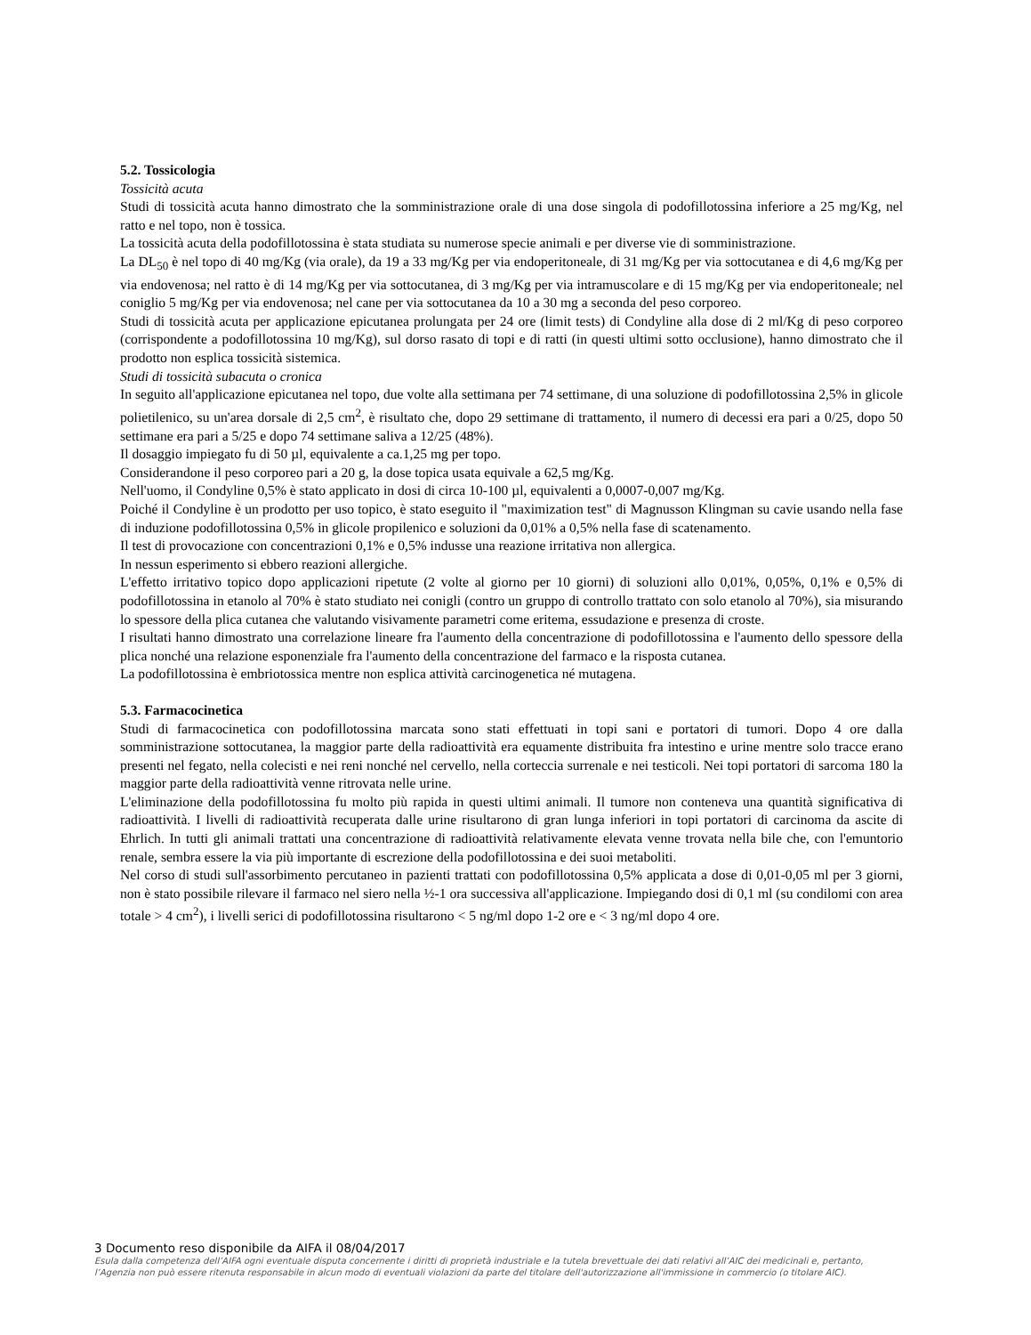5.2. Tossicologia
Tossicità acuta
Studi di tossicità acuta hanno dimostrato che la somministrazione orale di una dose singola di podofillotossina inferiore a 25 mg/Kg, nel ratto e nel topo, non è tossica.
La tossicità acuta della podofillotossina è stata studiata su numerose specie animali e per diverse vie di somministrazione.
La DL<sub>50</sub> è nel topo di 40 mg/Kg (via orale), da 19 a 33 mg/Kg per via endoperitoneale, di 31 mg/Kg per via sottocutanea e di 4,6 mg/Kg per via endovenosa; nel ratto è di 14 mg/Kg per via sottocutanea, di 3 mg/Kg per via intramuscolare e di 15 mg/Kg per via endoperitoneale; nel coniglio 5 mg/Kg per via endovenosa; nel cane per via sottocutanea da 10 a 30 mg a seconda del peso corporeo.
Studi di tossicità acuta per applicazione epicutanea prolungata per 24 ore (limit tests) di Condyline alla dose di 2 ml/Kg di peso corporeo (corrispondente a podofillotossina 10 mg/Kg), sul dorso rasato di topi e di ratti (in questi ultimi sotto occlusione), hanno dimostrato che il prodotto non esplica tossicità sistemica.
Studi di tossicità subacuta o cronica
In seguito all'applicazione epicutanea nel topo, due volte alla settimana per 74 settimane, di una soluzione di podofillotossina 2,5% in glicole polietilenico, su un'area dorsale di 2,5 cm<sup>2</sup>, è risultato che, dopo 29 settimane di trattamento, il numero di decessi era pari a 0/25, dopo 50 settimane era pari a 5/25 e dopo 74 settimane saliva a 12/25 (48%).
Il dosaggio impiegato fu di 50 µl, equivalente a ca.1,25 mg per topo.
Considerandone il peso corporeo pari a 20 g, la dose topica usata equivale a 62,5 mg/Kg.
Nell'uomo, il Condyline 0,5% è stato applicato in dosi di circa 10-100 µl, equivalenti a 0,0007-0,007 mg/Kg.
Poiché il Condyline è un prodotto per uso topico, è stato eseguito il "maximization test" di Magnusson Klingman su cavie usando nella fase di induzione podofillotossina 0,5% in glicole propilenico e soluzioni da 0,01% a 0,5% nella fase di scatenamento.
Il test di provocazione con concentrazioni 0,1% e 0,5% indusse una reazione irritativa non allergica.
In nessun esperimento si ebbero reazioni allergiche.
L'effetto irritativo topico dopo applicazioni ripetute (2 volte al giorno per 10 giorni) di soluzioni allo 0,01%, 0,05%, 0,1% e 0,5% di podofillotossina in etanolo al 70% è stato studiato nei conigli (contro un gruppo di controllo trattato con solo etanolo al 70%), sia misurando lo spessore della plica cutanea che valutando visivamente parametri come eritema, essudazione e presenza di croste.
I risultati hanno dimostrato una correlazione lineare fra l'aumento della concentrazione di podofillotossina e l'aumento dello spessore della plica nonché una relazione esponenziale fra l'aumento della concentrazione del farmaco e la risposta cutanea.
La podofillotossina è embriotossica mentre non esplica attività carcinogenetica né mutagena.
5.3. Farmacocinetica
Studi di farmacocinetica con podofillotossina marcata sono stati effettuati in topi sani e portatori di tumori. Dopo 4 ore dalla somministrazione sottocutanea, la maggior parte della radioattività era equamente distribuita fra intestino e urine mentre solo tracce erano presenti nel fegato, nella colecisti e nei reni nonché nel cervello, nella corteccia surrenale e nei testicoli. Nei topi portatori di sarcoma 180 la maggior parte della radioattività venne ritrovata nelle urine.
L'eliminazione della podofillotossina fu molto più rapida in questi ultimi animali. Il tumore non conteneva una quantità significativa di radioattività. I livelli di radioattività recuperata dalle urine risultarono di gran lunga inferiori in topi portatori di carcinoma da ascite di Ehrlich. In tutti gli animali trattati una concentrazione di radioattività relativamente elevata venne trovata nella bile che, con l'emuntorio renale, sembra essere la via più importante di escrezione della podofillotossina e dei suoi metaboliti.
Nel corso di studi sull'assorbimento percutaneo in pazienti trattati con podofillotossina 0,5% applicata a dose di 0,01-0,05 ml per 3 giorni, non è stato possibile rilevare il farmaco nel siero nella ½-1 ora successiva all'applicazione. Impiegando dosi di 0,1 ml (su condilomi con area totale > 4 cm<sup>2</sup>), i livelli serici di podofillotossina risultarono < 5 ng/ml dopo 1-2 ore e < 3 ng/ml dopo 4 ore.
3 Documento reso disponibile da AIFA il 08/04/2017
Esula dalla competenza dell’AIFA ogni eventuale disputa concernente i diritti di proprietà industriale e la tutela brevettuale dei dati relativi all’AIC dei medicinali e, pertanto, l’Agenzia non può essere ritenuta responsabile in alcun modo di eventuali violazioni da parte del titolare dell'autorizzazione all'immissione in commercio (o titolare AIC).